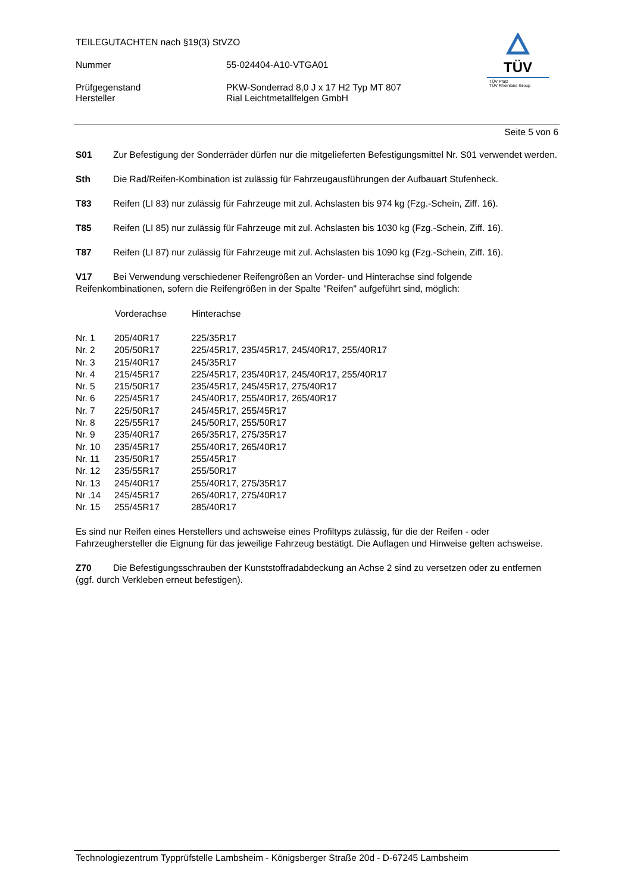TEILEGUTACHTEN nach §19(3) StVZO
Nummer 55-024404-A10-VTGA01
Prüfgegenstand PKW-Sonderrad 8,0 J x 17 H2 Typ MT 807
Hersteller Rial Leichtmetallfelgen GmbH
TÜV
TÜV Pfalz
TÜV Rheinland Group
Seite 5 von 6
S01 Zur Befestigung der Sonderräder dürfen nur die mitgelieferten Befestigungsmittel Nr. S01 verwendet werden.
Sth Die Rad/Reifen-Kombination ist zulässig für Fahrzeugausführungen der Aufbauart Stufenheck.
T83 Reifen (LI 83) nur zulässig für Fahrzeuge mit zul. Achslasten bis 974 kg (Fzg.-Schein, Ziff. 16).
T85 Reifen (LI 85) nur zulässig für Fahrzeuge mit zul. Achslasten bis 1030 kg (Fzg.-Schein, Ziff. 16).
T87 Reifen (LI 87) nur zulässig für Fahrzeuge mit zul. Achslasten bis 1090 kg (Fzg.-Schein, Ziff. 16).
V17 Bei Verwendung verschiedener Reifengrößen an Vorder- und Hinterachse sind folgende Reifenkombinationen, sofern die Reifengrößen in der Spalte "Reifen" aufgeführt sind, möglich:
| | Vorderachse | Hinterachse |
| --- | --- | --- |
| Nr. 1 | 205/40R17 | 225/35R17 |
| Nr. 2 | 205/50R17 | 225/45R17, 235/45R17, 245/40R17, 255/40R17 |
| Nr. 3 | 215/40R17 | 245/35R17 |
| Nr. 4 | 215/45R17 | 225/45R17, 235/40R17, 245/40R17, 255/40R17 |
| Nr. 5 | 215/50R17 | 235/45R17, 245/45R17, 275/40R17 |
| Nr. 6 | 225/45R17 | 245/40R17, 255/40R17, 265/40R17 |
| Nr. 7 | 225/50R17 | 245/45R17, 255/45R17 |
| Nr. 8 | 225/55R17 | 245/50R17, 255/50R17 |
| Nr. 9 | 235/40R17 | 265/35R17, 275/35R17 |
| Nr. 10 | 235/45R17 | 255/40R17, 265/40R17 |
| Nr. 11 | 235/50R17 | 255/45R17 |
| Nr. 12 | 235/55R17 | 255/50R17 |
| Nr. 13 | 245/40R17 | 255/40R17, 275/35R17 |
| Nr .14 | 245/45R17 | 265/40R17, 275/40R17 |
| Nr. 15 | 255/45R17 | 285/40R17 |
Es sind nur Reifen eines Herstellers und achsweise eines Profiltyps zulässig, für die der Reifen - oder Fahrzeughersteller die Eignung für das jeweilige Fahrzeug bestätigt. Die Auflagen und Hinweise gelten achsweise.
Z70 Die Befestigungsschrauben der Kunststoffradabdeckung an Achse 2 sind zu versetzen oder zu entfernen (ggf. durch Verkleben erneut befestigen).
Technologiezentrum Typprüfstelle Lambsheim - Königsberger Straße 20d - D-67245 Lambsheim